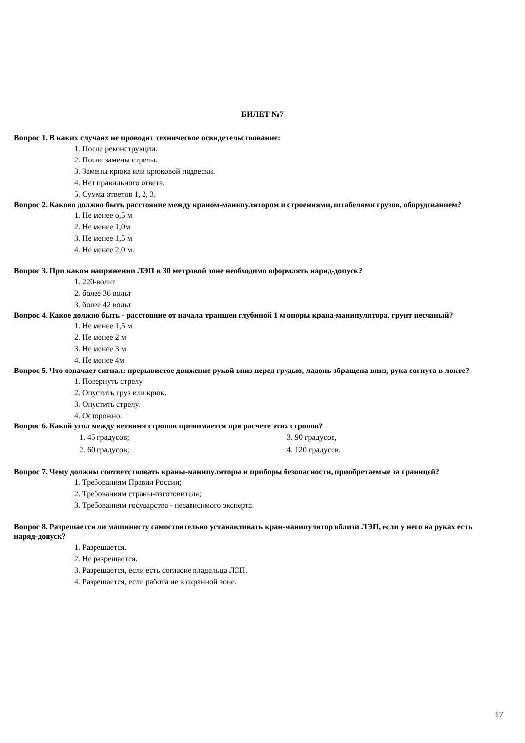БИЛЕТ №7
Вопрос 1. В каких случаях не проводят техническое освидетельствование:
1. После реконструкции.
2. После замены стрелы.
3. Замены крюка или крюковой подвески.
4. Нет правильного ответа.
5. Сумма ответов 1, 2, 3.
Вопрос 2. Каково должно быть расстояние между краном-манипулятором и строениями, штабелями грузов, оборудованием?
1. Не менее о,5 м
2. Не менее 1,0м
3. Не менее 1,5 м
4. Не менее 2,0 м.
Вопрос 3. При каком напряжении ЛЭП в 30 метровой зоне необходимо оформлять наряд-допуск?
1. 220-вольт
2. более 36 вольт
3. более 42 вольт
Вопрос 4. Какое должно быть - расстояние от начала траншеи глубиной 1 м опоры крана-манипулятора, грунт песчаный?
1. Не менее 1,5 м
2. Не менее 2 м
3. Не менее 3 м
4. Не менее 4м
Вопрос 5. Что означает сигнал: прерывистое движение рукой вниз перед грудью, ладонь обращена вниз, рука согнута в локте?
1. Повернуть стрелу.
2. Опустить груз или крюк.
3. Опустить стрелу.
4. Осторожно.
Вопрос 6. Какой угол между ветвями стропов принимается при расчете этих стропов?
1. 45 градусов; 3. 90 градусов,
2. 60 градусов; 4. 120 градусов.
Вопрос 7. Чему должны соответствовать краны-манипуляторы и приборы безопасности, приобретаемые за границей?
1. Требованиям Правил России;
2. Требованиям страны-изготовителя;
3. Требованиям государства - независимого эксперта.
Вопрос 8. Разрешается ли машинисту самостоятельно устанавливать кран-манипулятор вблизи ЛЭП, если у него на руках есть наряд-допуск?
1. Разрешается.
2. Не разрешается.
3. Разрешается, если есть согласие владельца ЛЭП.
4. Разрешается, если работа не в охранной зоне.
17